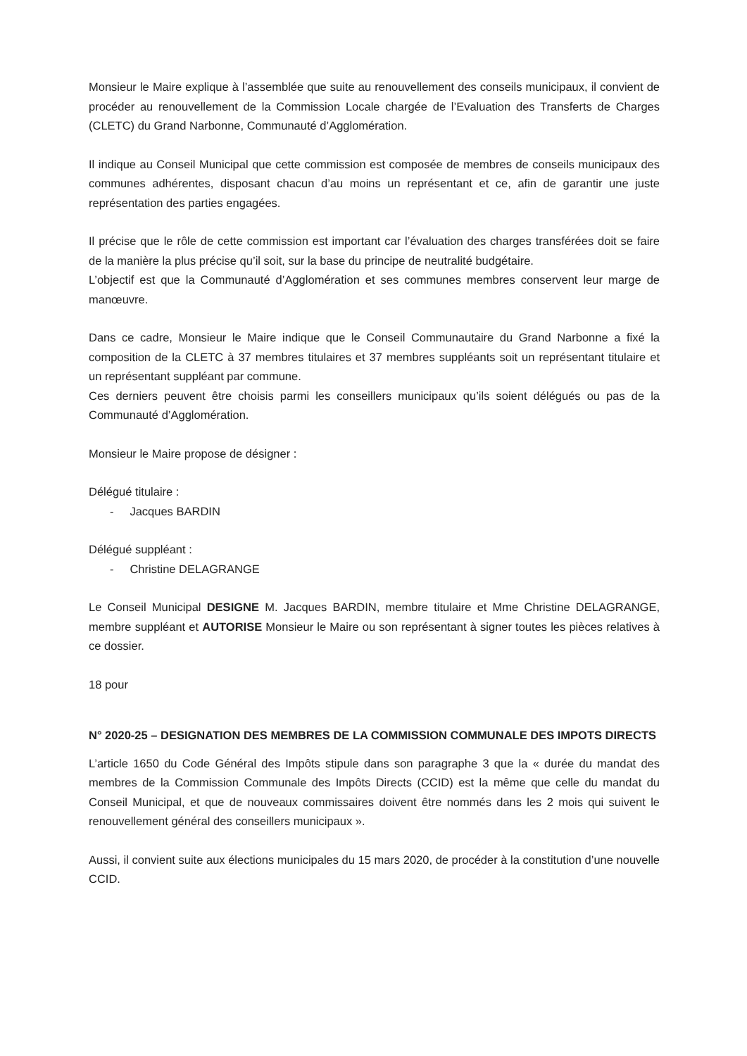Monsieur le Maire explique à l’assemblée que suite au renouvellement des conseils municipaux, il convient de procéder au renouvellement de la Commission Locale chargée de l’Evaluation des Transferts de Charges (CLETC) du Grand Narbonne, Communauté d’Agglomération.
Il indique au Conseil Municipal que cette commission est composée de membres de conseils municipaux des communes adhérentes, disposant chacun d’au moins un représentant et ce, afin de garantir une juste représentation des parties engagées.
Il précise que le rôle de cette commission est important car l’évaluation des charges transférées doit se faire de la manière la plus précise qu’il soit, sur la base du principe de neutralité budgétaire.
L’objectif est que la Communauté d’Agglomération et ses communes membres conservent leur marge de manœuvre.
Dans ce cadre, Monsieur le Maire indique que le Conseil Communautaire du Grand Narbonne a fixé la composition de la CLETC à 37 membres titulaires et 37 membres suppléants soit un représentant titulaire et un représentant suppléant par commune.
Ces derniers peuvent être choisis parmi les conseillers municipaux qu’ils soient délégués ou pas de la Communauté d’Agglomération.
Monsieur le Maire propose de désigner :
Délégué titulaire :
- Jacques BARDIN
Délégué suppléant :
- Christine DELAGRANGE
Le Conseil Municipal DESIGNE M. Jacques BARDIN, membre titulaire et Mme Christine DELAGRANGE, membre suppléant et AUTORISE Monsieur le Maire ou son représentant à signer toutes les pièces relatives à ce dossier.
18 pour
N° 2020-25 – DESIGNATION DES MEMBRES DE LA COMMISSION COMMUNALE DES IMPOTS DIRECTS
L’article 1650 du Code Général des Impôts stipule dans son paragraphe 3 que la « durée du mandat des membres de la Commission Communale des Impôts Directs (CCID) est la même que celle du mandat du Conseil Municipal, et que de nouveaux commissaires doivent être nommés dans les 2 mois qui suivent le renouvellement général des conseillers municipaux ».
Aussi, il convient suite aux élections municipales du 15 mars 2020, de procéder à la constitution d’une nouvelle CCID.